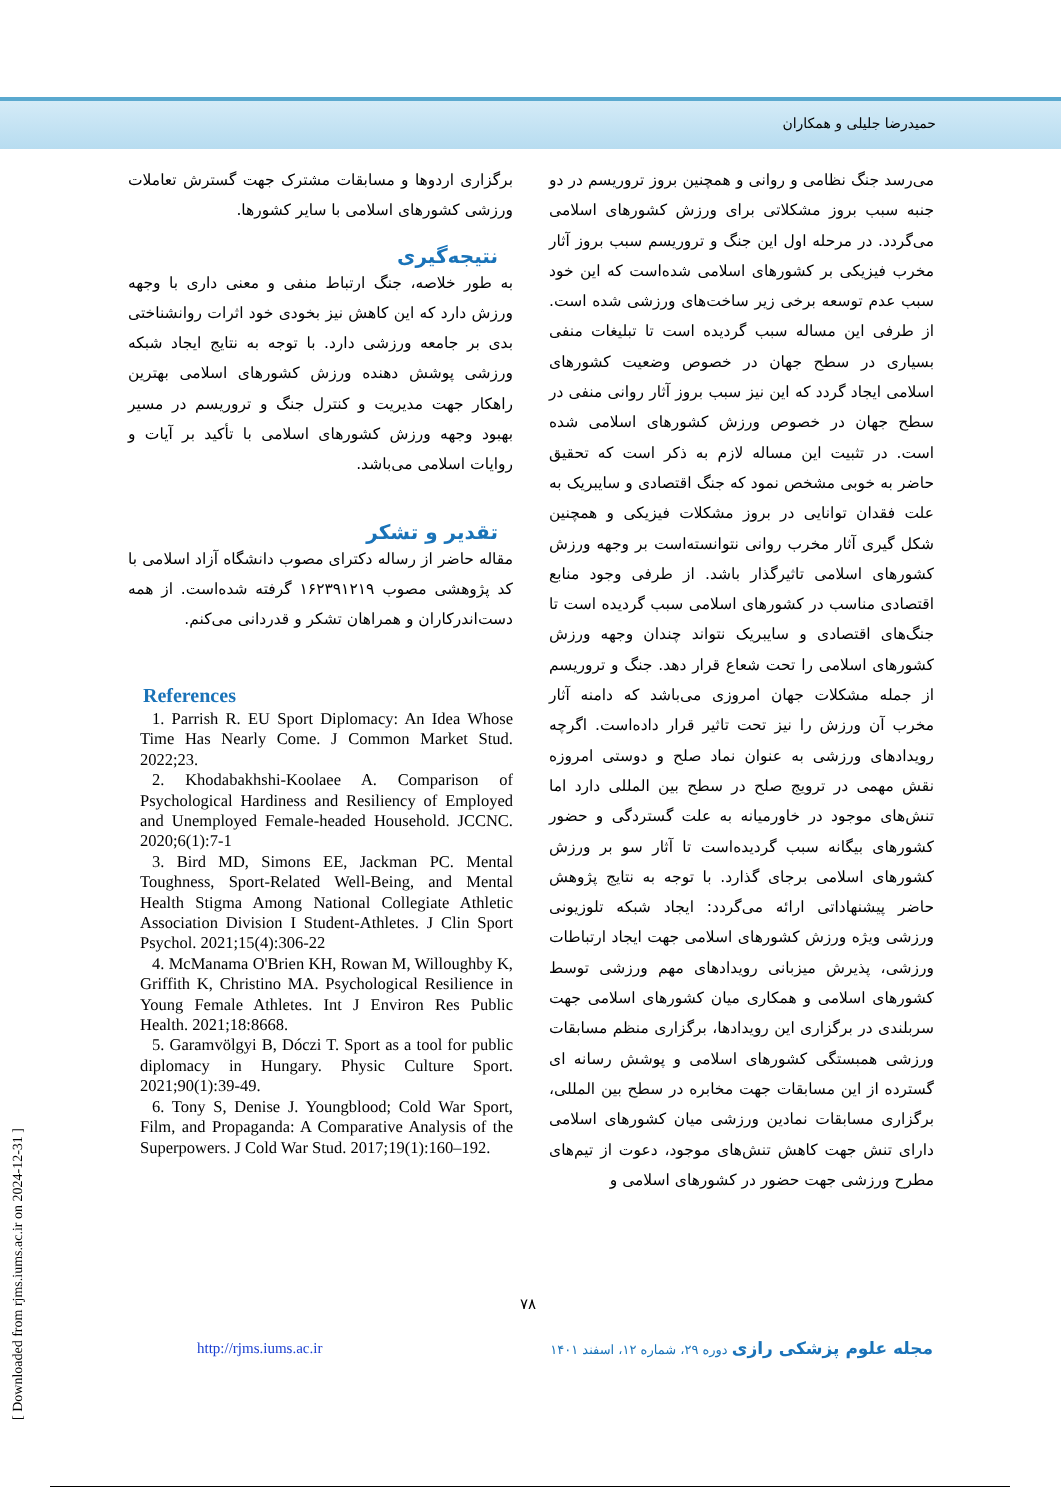حمیدرضا جلیلی و همکاران
می‌رسد جنگ نظامی و روانی و همچنین بروز تروریسم در دو جنبه سبب بروز مشکلاتی برای ورزش کشورهای اسلامی می‌گردد. در مرحله اول این جنگ و تروریسم سبب بروز آثار مخرب فیزیکی بر کشورهای اسلامی شده‌است که این خود سبب عدم توسعه برخی زیر ساخت‌های ورزشی شده است. از طرفی این مساله سبب گردیده است تا تبلیغات منفی بسیاری در سطح جهان در خصوص وضعیت کشورهای اسلامی ایجاد گردد که این نیز سبب بروز آثار روانی منفی در سطح جهان در خصوص ورزش کشورهای اسلامی شده است. در تثبیت این مساله لازم به ذکر است که تحقیق حاضر به خوبی مشخص نمود که جنگ اقتصادی و سایبریک به علت فقدان توانایی در بروز مشکلات فیزیکی و همچنین شکل گیری آثار مخرب روانی نتوانسته‌است بر وجهه ورزش کشورهای اسلامی تاثیرگذار باشد. از طرفی وجود منابع اقتصادی مناسب در کشورهای اسلامی سبب گردیده است تا جنگ‌های اقتصادی و سایبریک نتواند چندان وجهه ورزش کشورهای اسلامی را تحت شعاع قرار دهد. جنگ و تروریسم از جمله مشکلات جهان امروزی می‌باشد که دامنه آثار مخرب آن ورزش را نیز تحت تاثیر قرار داده‌است. اگرچه رویدادهای ورزشی به عنوان نماد صلح و دوستی امروزه نقش مهمی در ترویج صلح در سطح بین المللی دارد اما تنش‌های موجود در خاورمیانه به علت گستردگی و حضور کشورهای بیگانه سبب گردیده‌است تا آثار سو بر ورزش کشورهای اسلامی برجای گذارد. با توجه به نتایج پژوهش حاضر پیشنهاداتی ارائه می‌گردد: ایجاد شبکه تلوزیونی ورزشی ویژه ورزش کشورهای اسلامی جهت ایجاد ارتباطات ورزشی، پذیرش میزبانی رویدادهای مهم ورزشی توسط کشورهای اسلامی و همکاری میان کشورهای اسلامی جهت سربلندی در برگزاری این رویدادها، برگزاری منظم مسابقات ورزشی همبستگی کشورهای اسلامی و پوشش رسانه ای گسترده از این مسابقات جهت مخابره در سطح بین المللی، برگزاری مسابقات نمادین ورزشی میان کشورهای اسلامی دارای تنش جهت کاهش تنش‌های موجود، دعوت از تیم‌های مطرح ورزشی جهت حضور در کشورهای اسلامی و
برگزاری اردوها و مسابقات مشترک جهت گسترش تعاملات ورزشی کشورهای اسلامی با سایر کشورها.
نتیجه‌گیری
به طور خلاصه، جنگ ارتباط منفی و معنی داری با وجهه ورزش دارد که این کاهش نیز بخودی خود اثرات روانشناختی بدی بر جامعه ورزشی دارد. با توجه به نتایج ایجاد شبکه ورزشی پوشش دهنده ورزش کشورهای اسلامی بهترین راهکار جهت مدیریت و کنترل جنگ و تروریسم در مسیر بهبود وجهه ورزش کشورهای اسلامی با تأکید بر آیات و روایات اسلامی می‌باشد.
تقدیر و تشکر
مقاله حاضر از رساله دکترای مصوب دانشگاه آزاد اسلامی با کد پژوهشی مصوب ۱۶۲۳۹۱۲۱۹ گرفته شده‌است. از همه دست‌اندرکاران و همراهان تشکر و قدردانی می‌کنم.
References
1. Parrish R. EU Sport Diplomacy: An Idea Whose Time Has Nearly Come. J Common Market Stud. 2022;23.
2. Khodabakhshi-Koolaee A. Comparison of Psychological Hardiness and Resiliency of Employed and Unemployed Female-headed Household. JCCNC. 2020;6(1):7-1
3. Bird MD, Simons EE, Jackman PC. Mental Toughness, Sport-Related Well-Being, and Mental Health Stigma Among National Collegiate Athletic Association Division I Student-Athletes. J Clin Sport Psychol. 2021;15(4):306-22
4. McManama O'Brien KH, Rowan M, Willoughby K, Griffith K, Christino MA. Psychological Resilience in Young Female Athletes. Int J Environ Res Public Health. 2021;18:8668.
5. Garamvölgyi B, Dóczi T. Sport as a tool for public diplomacy in Hungary. Physic Culture Sport. 2021;90(1):39-49.
6. Tony S, Denise J. Youngblood; Cold War Sport, Film, and Propaganda: A Comparative Analysis of the Superpowers. J Cold War Stud. 2017;19(1):160–192.
۷۸
مجله علوم پزشکی رازی دوره ۲۹، شماره ۱۲، اسفند ۱۴۰۱
http://rjms.iums.ac.ir
[ Downloaded from rjms.iums.ac.ir on 2024-12-31 ]